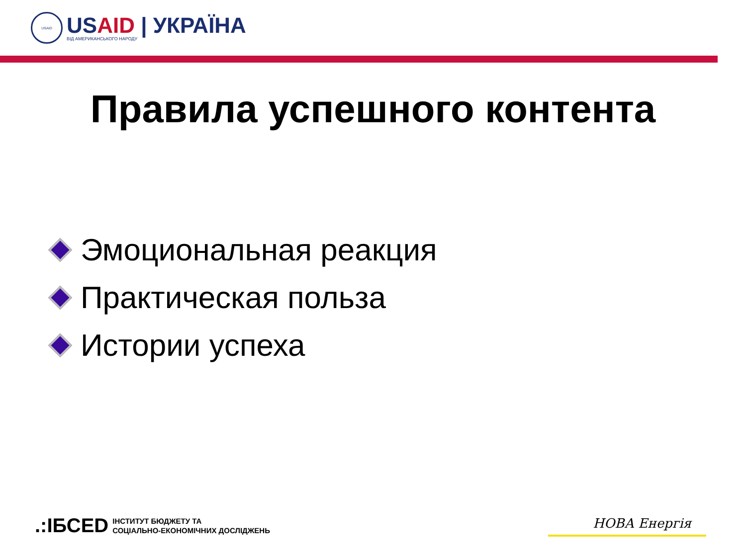USAID
USAID | УКРАЇНА
ВІД АМЕРИКАНСЬКОГО НАРОДУ
Правила успешного контента
Эмоциональная реакция
Практическая польза
Истории успеха
.:ІБСЕD
ІНСТИТУТ БЮДЖЕТУ ТА
СОЦІАЛЬНО-ЕКОНОМІЧНИХ ДОСЛІДЖЕНЬ
НОВА Енергія